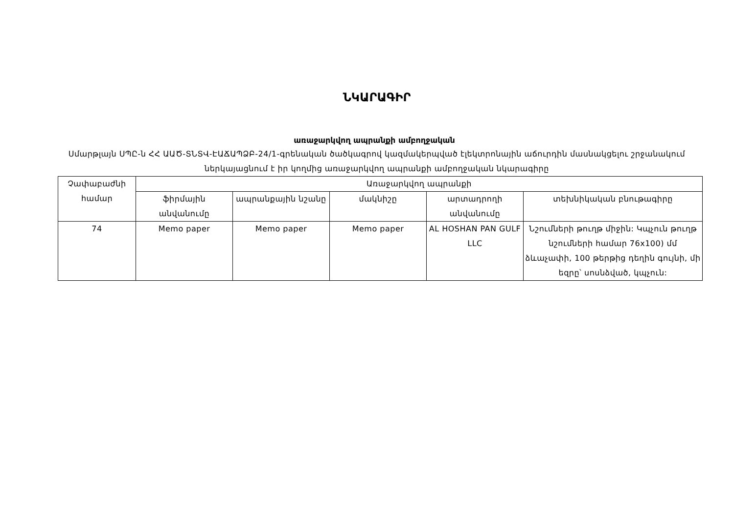ՆԿԱՐԱԳԻՐ
առաջարկվող ապրանքի ամբողջական
Սմարթլայն ՍՊԸ-ն ՀՀ ԱԱԾ-ՏՆՏՎ-ԷԱՃԱՊՁԲ-24/1-գրենական ծածկագրով կազմակերպված էլեկտրոնային աճուրդին մասնակցելու շրջանակում ներկայացնում է իր կողմից առաջարկվող ապրանքի ամբողջական նկարագիրը
| Չափաբաժնի համար | Առաջարկվող ապրանքի | | | | |
| --- | --- | --- | --- | --- | --- |
| | ֆիրմային անվանումը | ապրանքային նշանը | մակնիշը | արտադրողի անվանումը | տեխնիկական բնութագիրը |
| 74 | Memo paper | Memo paper | Memo paper | AL HOSHAN PAN GULF LLC | Նշումների թուղթ միջին: Կպչուն թուղթ նշումների համար 76x100) մմ ձևաչափի, 100 թերթից դեղին գույնի, մի եզրը՝ սոսնձված, կպչուն: |